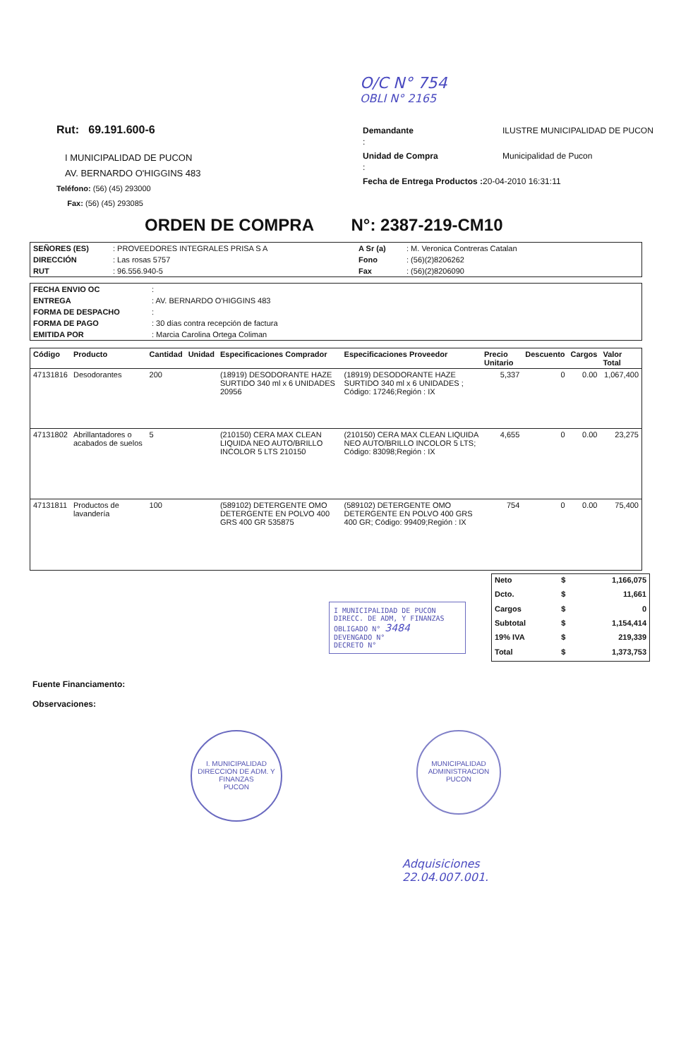O/C N° 754
OBLI N° 2165
Rut: 69.191.600-6
I MUNICIPALIDAD DE PUCON
AV. BERNARDO O'HIGGINS 483
Teléfono: (56) (45) 293000
Fax: (56) (45) 293085
| Demandante : | ILUSTRE MUNICIPALIDAD DE PUCON |
| Unidad de Compra : | Municipalidad de Pucon |
| Fecha de Entrega Productos : 20-04-2010 16:31:11 | |
ORDEN DE COMPRA N°: 2387-219-CM10
| SEÑORES (ES) | : PROVEEDORES INTEGRALES PRISA S A | A Sr (a) | : M. Veronica Contreras Catalan |
| DIRECCIÓN | : Las rosas 5757 | Fono | : (56)(2)8206262 |
| RUT | : 96.556.940-5 | Fax | : (56)(2)8206090 |
| FECHA ENVIO OC | : |
| ENTREGA | : AV. BERNARDO O'HIGGINS 483 |
| FORMA DE DESPACHO | : |
| FORMA DE PAGO | : 30 días contra recepción de factura |
| EMITIDA POR | : Marcia Carolina Ortega Coliman |
| Código | Producto | Cantidad | Unidad | Especificaciones Comprador | Especificaciones Proveedor | Precio Unitario | Descuento | Cargos | Valor Total |
| --- | --- | --- | --- | --- | --- | --- | --- | --- | --- |
| 47131816 | Desodorantes | 200 | | (18919) DESODORANTE HAZE SURTIDO 340 ml x 6 UNIDADES 20956 | (18919) DESODORANTE HAZE SURTIDO 340 ml x 6 UNIDADES ; Código: 17246;Región : IX | 5,337 | 0 | 0.00 | 1,067,400 |
| 47131802 | Abrillantadores o acabados de suelos | 5 | | (210150) CERA MAX CLEAN LIQUIDA NEO AUTO/BRILLO INCOLOR 5 LTS 210150 | (210150) CERA MAX CLEAN LIQUIDA NEO AUTO/BRILLO INCOLOR 5 LTS; Código: 83098;Región : IX | 4,655 | 0 | 0.00 | 23,275 |
| 47131811 | Productos de lavandería | 100 | | (589102) DETERGENTE OMO DETERGENTE EN POLVO 400 GRS 400 GR 535875 | (589102) DETERGENTE OMO DETERGENTE EN POLVO 400 GRS 400 GR; Código: 99409;Región : IX | 754 | 0 | 0.00 | 75,400 |
Fuente Financiamento:
Observaciones:
I MUNICIPALIDAD DE PUCON
DIRECC. DE ADM, Y FINANZAS
OBLIGADO N° 3484
DEVENGADO N°
DECRETO N°
| Neto | $ | 1,166,075 |
| Dcto. | $ | 11,661 |
| Cargos | $ | 0 |
| Subtotal | $ | 1,154,414 |
| 19% IVA | $ | 219,339 |
| Total | $ | 1,373,753 |
I. MUNICIPALIDAD
DIRECCION DE ADM. Y FINANZAS
PUCON
MUNICIPALIDAD
ADMINISTRACION
PUCON
Adquisiciones
22.04.007.001.